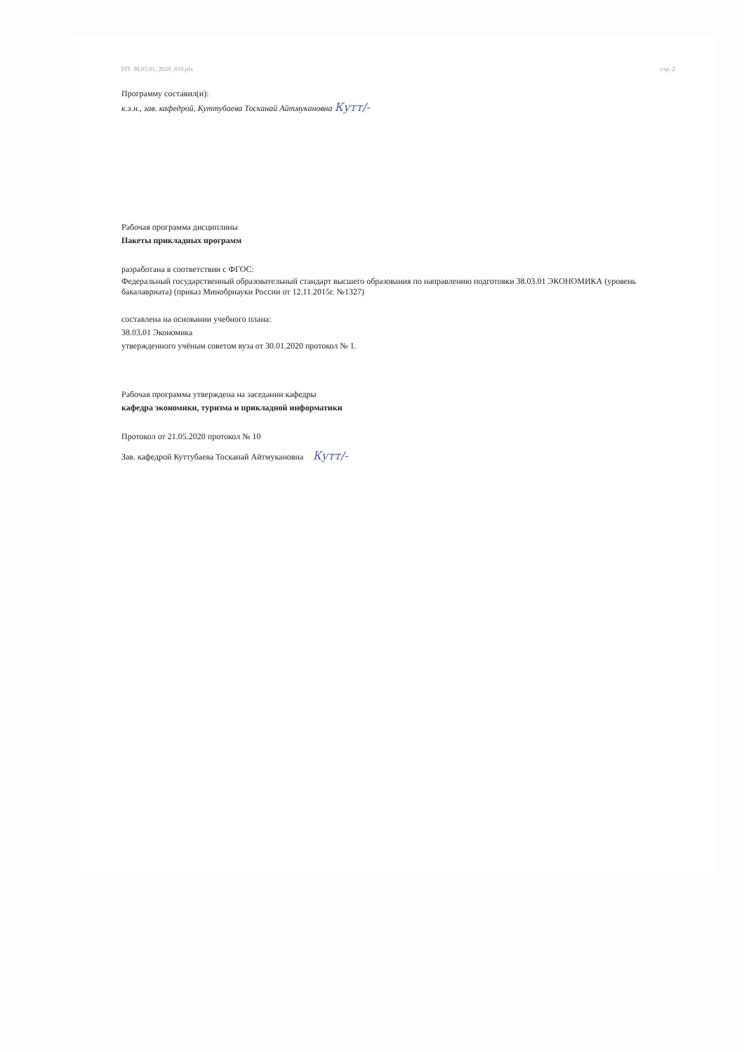УП: 38.03.01_2020_810.plx стр. 2
Программу составил(и):
к.э.н., зав. кафедрой, Куттубаева Тосканай Айтмукановна Кутт/-
Рабочая программа дисциплины
Пакеты прикладных программ
разработана в соответствии с ФГОС:
Федеральный государственный образовательный стандарт высшего образования по направлению подготовки 38.03.01 ЭКОНОМИКА (уровень бакалавриата) (приказ Минобрнауки России от 12.11.2015г. №1327)
составлена на основании учебного плана:
38.03.01 Экономика
утвержденного учёным советом вуза от 30.01.2020 протокол № 1.
Рабочая программа утверждена на заседании кафедры
кафедра экономики, туризма и прикладной информатики
Протокол от 21.05.2020 протокол № 10
Зав. кафедрой Куттубаева Тосканай Айтмукановна Кутт/-